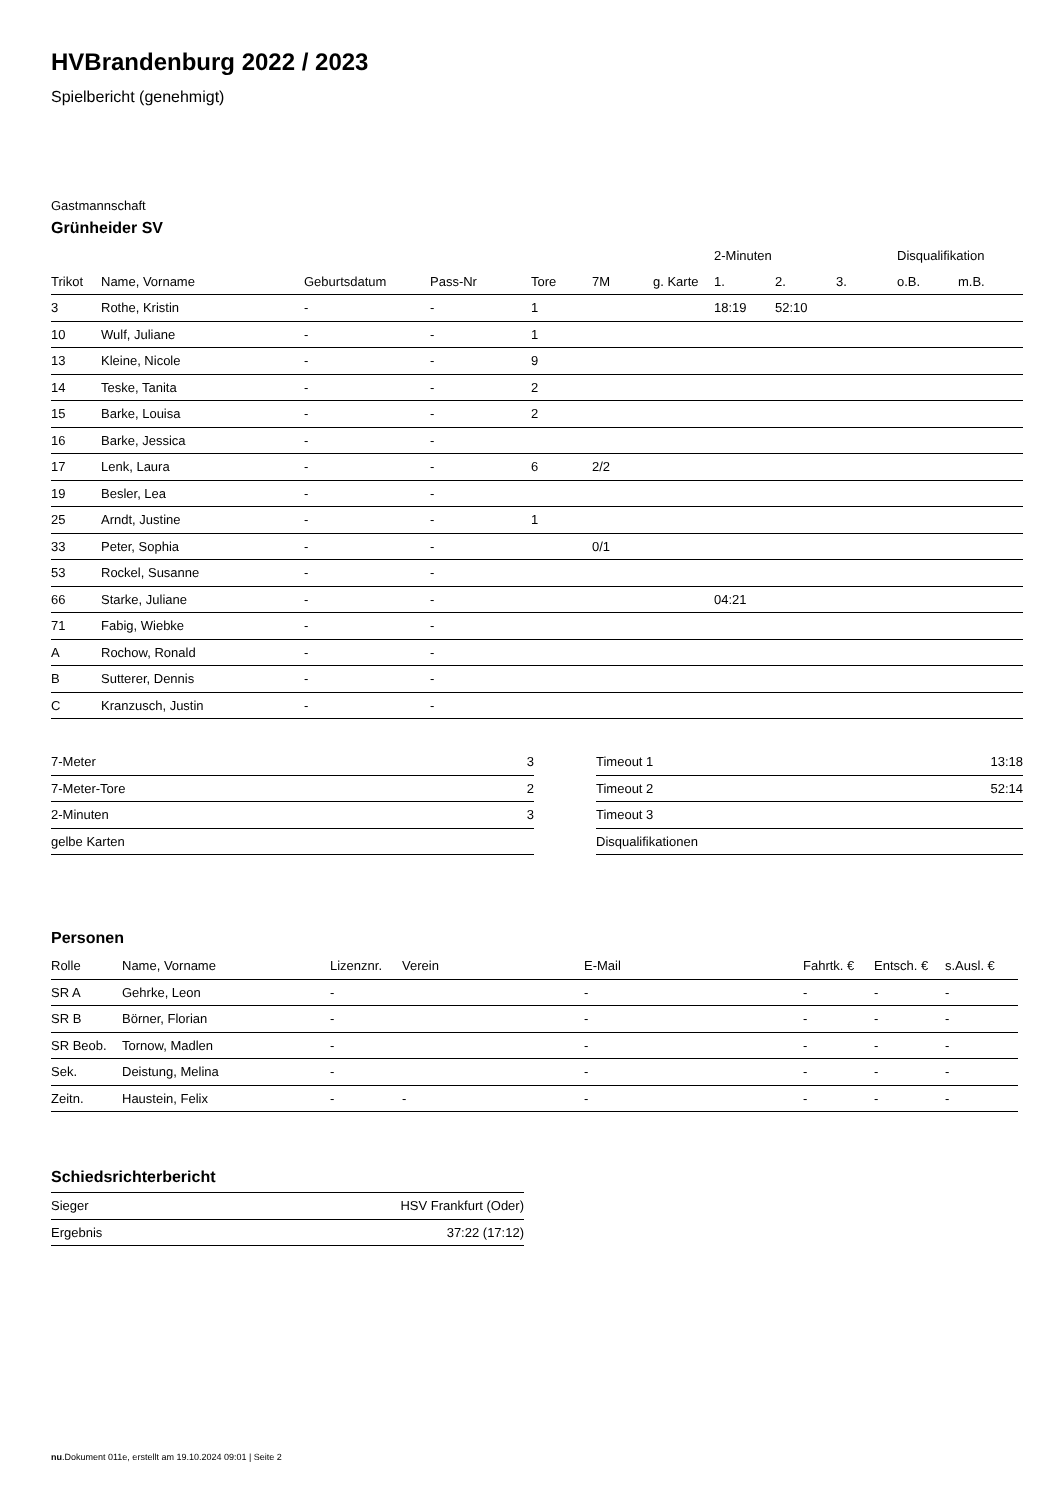HVBrandenburg 2022 / 2023
Spielbericht (genehmigt)
Gastmannschaft
Grünheider SV
| | | | | | | | 2-Minuten | | | Disqualifikation | |
| --- | --- | --- | --- | --- | --- | --- | --- | --- | --- | --- | --- |
| Trikot | Name, Vorname | Geburtsdatum | Pass-Nr | Tore | 7M | g. Karte | 1. | 2. | 3. | o.B. | m.B. |
| 3 | Rothe, Kristin | - | - | 1 | | | 18:19 | 52:10 | | | |
| 10 | Wulf, Juliane | - | - | 1 | | | | | | | |
| 13 | Kleine, Nicole | - | - | 9 | | | | | | | |
| 14 | Teske, Tanita | - | - | 2 | | | | | | | |
| 15 | Barke, Louisa | - | - | 2 | | | | | | | |
| 16 | Barke, Jessica | - | - | | | | | | | | |
| 17 | Lenk, Laura | - | - | 6 | 2/2 | | | | | | |
| 19 | Besler, Lea | - | - | | | | | | | | |
| 25 | Arndt, Justine | - | - | 1 | | | | | | | |
| 33 | Peter, Sophia | - | - | | 0/1 | | | | | | |
| 53 | Rockel, Susanne | - | - | | | | | | | | |
| 66 | Starke, Juliane | - | - | | | | 04:21 | | | | |
| 71 | Fabig, Wiebke | - | - | | | | | | | | |
| A | Rochow, Ronald | - | - | | | | | | | | |
| B | Sutterer, Dennis | - | - | | | | | | | | |
| C | Kranzusch, Justin | - | - | | | | | | | | |
| 7-Meter | 3 |
| 7-Meter-Tore | 2 |
| 2-Minuten | 3 |
| gelbe Karten | |
| Timeout 1 | 13:18 |
| Timeout 2 | 52:14 |
| Timeout 3 | |
| Disqualifikationen | |
Personen
| Rolle | Name, Vorname | Lizenznr. | Verein | E-Mail | Fahrtk. € | Entsch. € | s.Ausl. € |
| --- | --- | --- | --- | --- | --- | --- | --- |
| SR A | Gehrke, Leon | - | | - | - | - | - |
| SR B | Börner, Florian | - | | - | - | - | - |
| SR Beob. | Tornow, Madlen | - | | - | - | - | - |
| Sek. | Deistung, Melina | - | | - | - | - | - |
| Zeitn. | Haustein, Felix | - | - | - | - | - | - |
Schiedsrichterbericht
| Sieger | HSV Frankfurt (Oder) |
| Ergebnis | 37:22 (17:12) |
nu.Dokument 011e, erstellt am 19.10.2024 09:01 | Seite 2